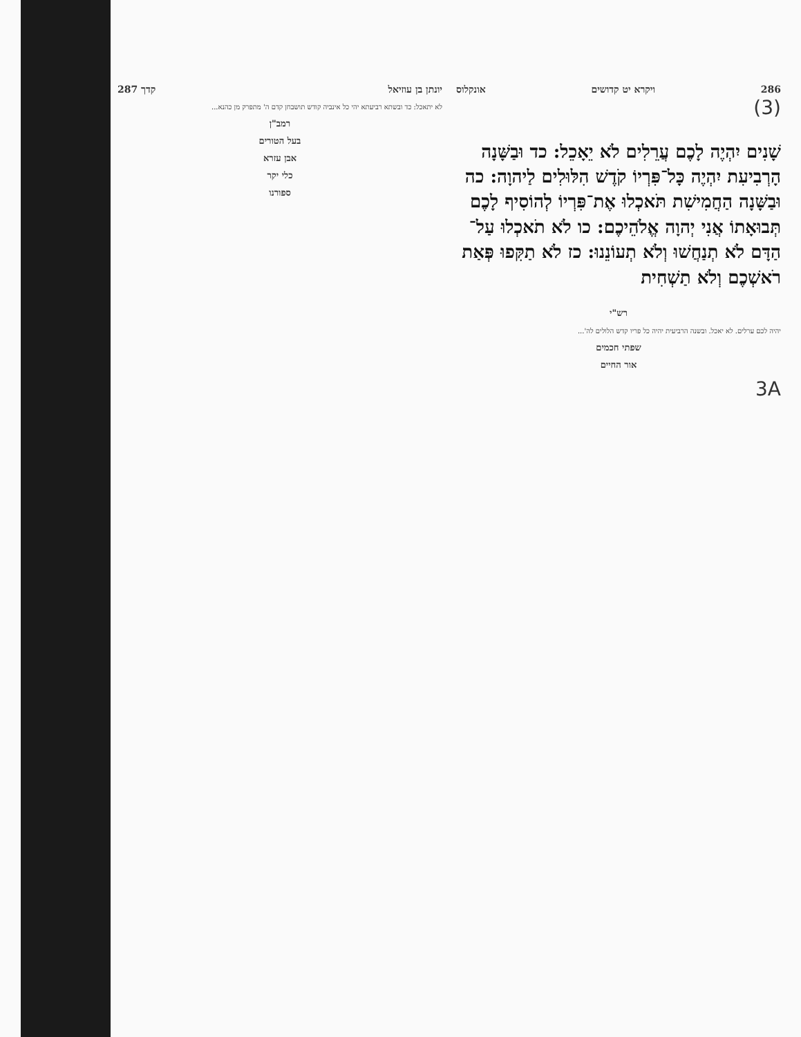286 ויקרא יט קדושים אונקלוס
(3)
שָׁנִים יִהְיֶה לָכֶם עֲרֵלִים לֹא יֵאָכֵל: כד וּבַשָּׁנָה הָרְבִיעִת יִהְיֶה כָּל־פִּרְיוֹ קֹדֶשׁ הִלּוּלִים לַיהוָה: כה וּבַשָּׁנָה הַחֲמִישִׁת תֹּאכְלוּ אֶת־פִּרְיוֹ לְהוֹסִיף לָכֶם תְּבוּאָתוֹ אֲנִי יְהוָה אֱלֹהֵיכֶם: כו לֹא תֹאכְלוּ עַל־הַדָּם לֹא תְנַחֲשׁוּ וְלֹא תְעוֹנֵנוּ: כז לֹא תַקִּפוּ פְּאַת רֹאשְׁכֶם וְלֹא תַשְׁחִית
רש"י
יהיה לכם ערלים. לא יאכל. ובשנה הרביעית יהיה כל פריו קדש הלולים לה'...
שפתי חכמים
אור החיים
3A
יונתן בן עוזיאל קדך 287
לא יתאכל: כד ובשתא רביעתא יהי כל אינביה קודש תושבחן קדם ה' מתפרק מן כהנא...
רמב"ן
בעל הטורים
אבן עזרא
כלי יקר
ספורנו